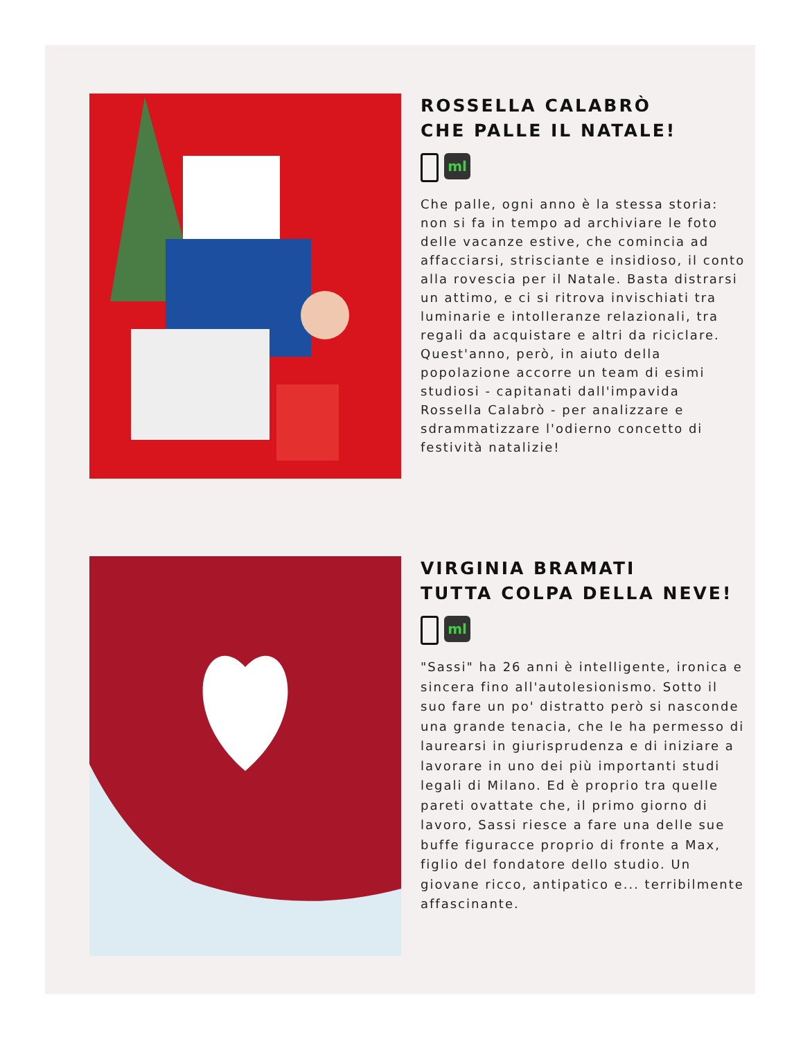ROSSELLA CALABRÒ
CHE PALLE IL NATALE!
ml
Che palle, ogni anno è la stessa storia: non si fa in tempo ad archiviare le foto delle vacanze estive, che comincia ad affacciarsi, strisciante e insidioso, il conto alla rovescia per il Natale. Basta distrarsi un attimo, e ci si ritrova invischiati tra luminarie e intolleranze relazionali, tra regali da acquistare e altri da riciclare. Quest'anno, però, in aiuto della popolazione accorre un team di esimi studiosi - capitanati dall'impavida Rossella Calabrò - per analizzare e sdrammatizzare l'odierno concetto di festività natalizie!
VIRGINIA BRAMATI
TUTTA COLPA DELLA NEVE!
ml
"Sassi" ha 26 anni è intelligente, ironica e sincera fino all'autolesionismo. Sotto il suo fare un po' distratto però si nasconde una grande tenacia, che le ha permesso di laurearsi in giurisprudenza e di iniziare a lavorare in uno dei più importanti studi legali di Milano. Ed è proprio tra quelle pareti ovattate che, il primo giorno di lavoro, Sassi riesce a fare una delle sue buffe figuracce proprio di fronte a Max, figlio del fondatore dello studio. Un giovane ricco, antipatico e... terribilmente affascinante.